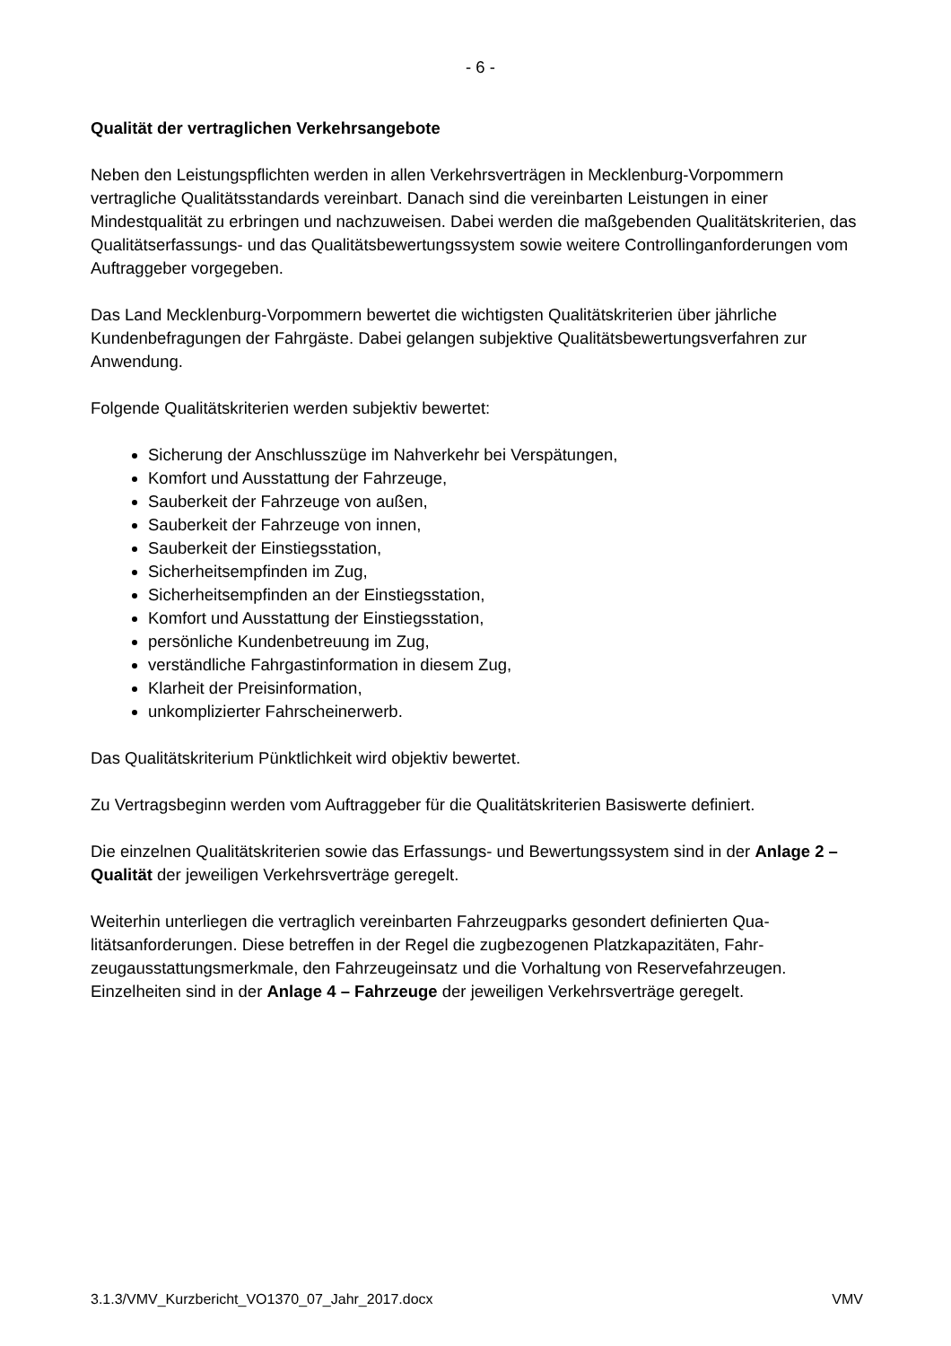- 6 -
Qualität der vertraglichen Verkehrsangebote
Neben den Leistungspflichten werden in allen Verkehrsverträgen in Mecklenburg-Vorpommern vertragliche Qualitätsstandards vereinbart. Danach sind die vereinbarten Leistungen in einer Mindestqualität zu erbringen und nachzuweisen. Dabei werden die maß­gebenden Qualitätskriterien, das Qualitätserfassungs- und das Qualitätsbewertungssystem sowie weitere Controllinganforderungen vom Auftraggeber vorgegeben.
Das Land Mecklenburg-Vorpommern bewertet die wichtigsten Qualitätskriterien über jährli­che Kundenbefragungen der Fahrgäste. Dabei gelangen subjektive Qualitätsbewertungsver­fahren zur Anwendung.
Folgende Qualitätskriterien werden subjektiv bewertet:
Sicherung der Anschlusszüge im Nahverkehr bei Verspätungen,
Komfort und Ausstattung der Fahrzeuge,
Sauberkeit der Fahrzeuge von außen,
Sauberkeit der Fahrzeuge von innen,
Sauberkeit der Einstiegsstation,
Sicherheitsempfinden im Zug,
Sicherheitsempfinden an der Einstiegsstation,
Komfort und Ausstattung der Einstiegsstation,
persönliche Kundenbetreuung im Zug,
verständliche Fahrgastinformation in diesem Zug,
Klarheit der Preisinformation,
unkomplizierter Fahrscheinerwerb.
Das Qualitätskriterium Pünktlichkeit wird objektiv bewertet.
Zu Vertragsbeginn werden vom Auftraggeber für die Qualitätskriterien Basiswerte definiert.
Die einzelnen Qualitätskriterien sowie das Erfassungs- und Bewertungssystem sind in der Anlage 2 – Qualität der jeweiligen Verkehrsverträge geregelt.
Weiterhin unterliegen die vertraglich vereinbarten Fahrzeugparks gesondert definierten Qua­litätsanforderungen. Diese betreffen in der Regel die zugbezogenen Platzkapazitäten, Fahr­zeugausstattungsmerkmale, den Fahrzeugeinsatz und die Vorhaltung von Reservefahrzeu­gen. Einzelheiten sind in der Anlage 4 – Fahrzeuge der jeweiligen Verkehrsverträge gere­gelt.
3.1.3/VMV_Kurzbericht_VO1370_07_Jahr_2017.docx VMV